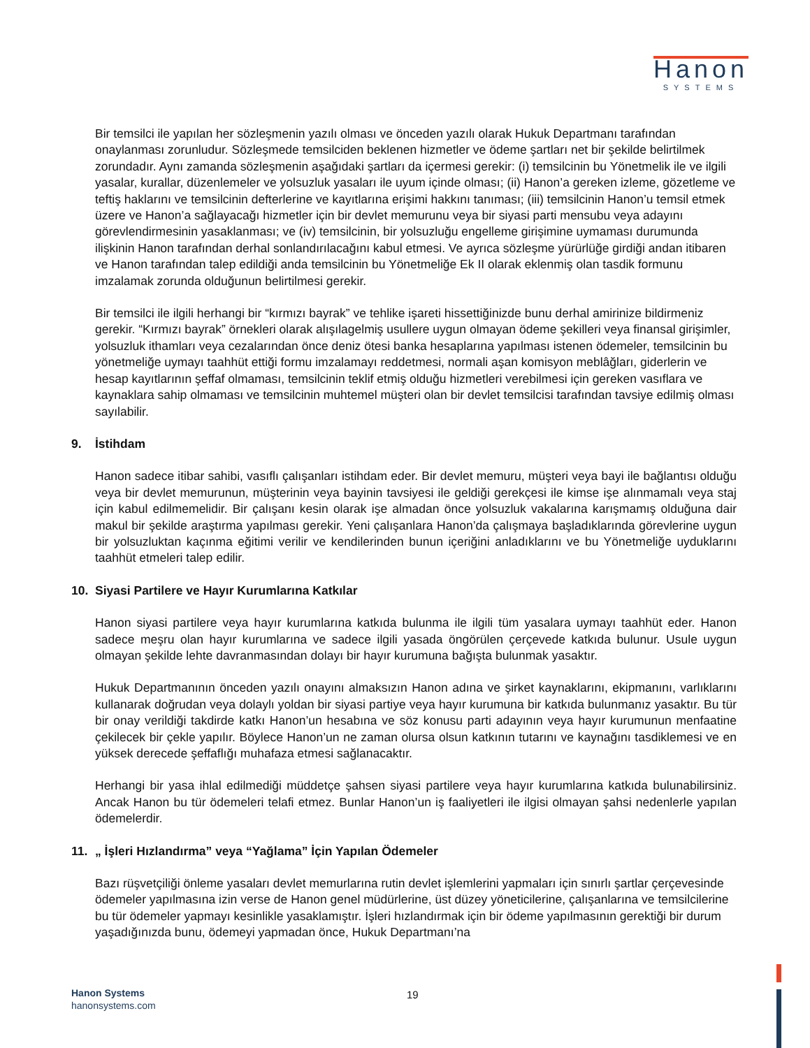Hanon
SYSTEMS
Bir temsilci ile yapılan her sözleşmenin yazılı olması ve önceden yazılı olarak Hukuk Departmanı tarafından onaylanması zorunludur. Sözleşmede temsilciden beklenen hizmetler ve ödeme şartları net bir şekilde belirtilmek zorundadır. Aynı zamanda sözleşmenin aşağıdaki şartları da içermesi gerekir: (i) temsilcinin bu Yönetmelik ile ve ilgili yasalar, kurallar, düzenlemeler ve yolsuzluk yasaları ile uyum içinde olması; (ii) Hanon’a gereken izleme, gözetleme ve teftiş haklarını ve temsilcinin defterlerine ve kayıtlarına erişimi hakkını tanıması; (iii) temsilcinin Hanon’u temsil etmek üzere ve Hanon’a sağlayacağı hizmetler için bir devlet memurunu veya bir siyasi parti mensubu veya adayını görevlendirmesinin yasaklanması; ve (iv) temsilcinin, bir yolsuzluğu engelleme girişimine uymaması durumunda ilişkinin Hanon tarafından derhal sonlandırılacağını kabul etmesi. Ve ayrıca sözleşme yürürlüğe girdiği andan itibaren ve Hanon tarafından talep edildiği anda temsilcinin bu Yönetmeliğe Ek II olarak eklenmiş olan tasdik formunu imzalamak zorunda olduğunun belirtilmesi gerekir.
Bir temsilci ile ilgili herhangi bir “kırmızı bayrak” ve tehlike işareti hissettiğinizde bunu derhal amirinize bildirmeniz gerekir. “Kırmızı bayrak” örnekleri olarak alışılagelmiş usullere uygun olmayan ödeme şekilleri veya finansal girişimler, yolsuzluk ithamları veya cezalarından önce deniz ötesi banka hesaplarına yapılması istenen ödemeler, temsilcinin bu yönetmeliğe uymayı taahhüt ettiği formu imzalamayı reddetmesi, normali aşan komisyon meblâğları, giderlerin ve hesap kayıtlarının şeffaf olmaması, temsilcinin teklif etmiş olduğu hizmetleri verebilmesi için gereken vasıflara ve kaynaklara sahip olmaması ve temsilcinin muhtemel müşteri olan bir devlet temsilcisi tarafından tavsiye edilmiş olması sayılabilir.
9. İstihdam
Hanon sadece itibar sahibi, vasıflı çalışanları istihdam eder. Bir devlet memuru, müşteri veya bayi ile bağlantısı olduğu veya bir devlet memurunun, müşterinin veya bayinin tavsiyesi ile geldiği gerekçesi ile kimse işe alınmamalı veya staj için kabul edilmemelidir. Bir çalışanı kesin olarak işe almadan önce yolsuzluk vakalarına karışmamış olduğuna dair makul bir şekilde araştırma yapılması gerekir. Yeni çalışanlara Hanon’da çalışmaya başladıklarında görevlerine uygun bir yolsuzluktan kaçınma eğitimi verilir ve kendilerinden bunun içeriğini anladıklarını ve bu Yönetmeliğe uyduklarını taahhüt etmeleri talep edilir.
10. Siyasi Partilere ve Hayır Kurumlarına Katkılar
Hanon siyasi partilere veya hayır kurumlarına katkıda bulunma ile ilgili tüm yasalara uymayı taahhüt eder. Hanon sadece meşru olan hayır kurumlarına ve sadece ilgili yasada öngörülen çerçevede katkıda bulunur. Usule uygun olmayan şekilde lehte davranmasından dolayı bir hayır kurumuna bağışta bulunmak yasaktır.
Hukuk Departmanının önceden yazılı onayını almaksızın Hanon adına ve şirket kaynaklarını, ekipmanını, varlıklarını kullanarak doğrudan veya dolaylı yoldan bir siyasi partiye veya hayır kurumuna bir katkıda bulunmanız yasaktır. Bu tür bir onay verildiği takdirde katkı Hanon’un hesabına ve söz konusu parti adayının veya hayır kurumunun menfaatine çekilecek bir çekle yapılır. Böylece Hanon’un ne zaman olursa olsun katkının tutarını ve kaynağını tasdiklemesi ve en yüksek derecede şeffaflığı muhafaza etmesi sağlanacaktır.
Herhangi bir yasa ihlal edilmediği müddetçe şahsen siyasi partilere veya hayır kurumlarına katkıda bulunabilirsiniz. Ancak Hanon bu tür ödemeleri telafi etmez. Bunlar Hanon’un iş faaliyetleri ile ilgisi olmayan şahsi nedenlerle yapılan ödemelerdir.
11. „ İşleri Hızlandırma” veya “Yağlama” İçin Yapılan Ödemeler
Bazı rüşvetçiliği önleme yasaları devlet memurlarına rutin devlet işlemlerini yapmaları için sınırlı şartlar çerçevesinde ödemeler yapılmasına izin verse de Hanon genel müdürlerine, üst düzey yöneticilerine, çalışanlarına ve temsilcilerine bu tür ödemeler yapmayı kesinlikle yasaklamıştır. İşleri hızlandırmak için bir ödeme yapılmasının gerektiği bir durum yaşadığınızda bunu, ödemeyi yapmadan önce, Hukuk Departmanı’na
Hanon Systems
hanonsystems.com
19